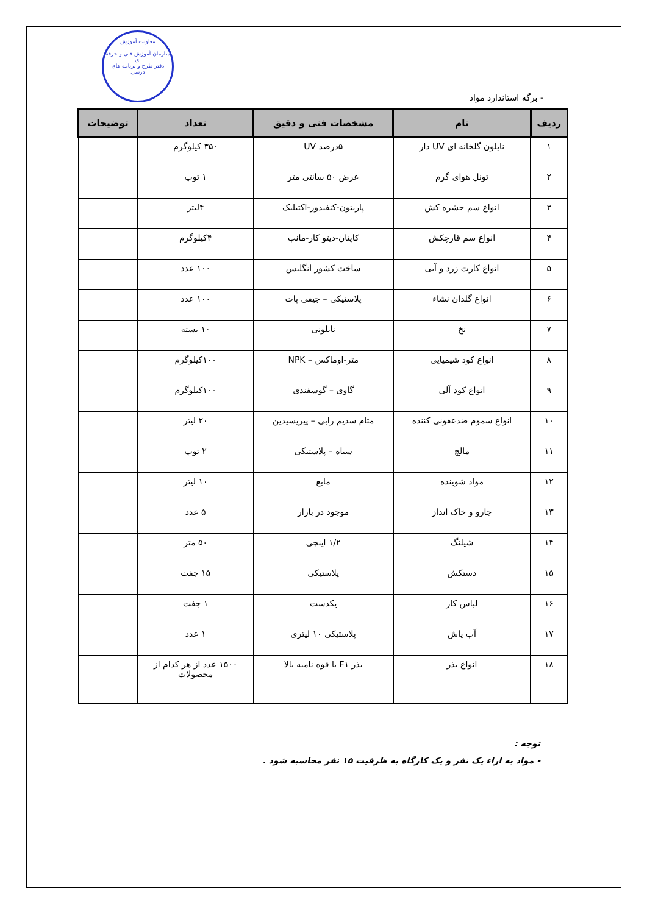معاونت آموزش
سازمان آموزش فنی و حرفه ای
دفتر طرح و برنامه های درسی
- برگه استاندارد مواد
| ردیف | نام | مشخصات فنی و دقیق | تعداد | توضیحات |
| --- | --- | --- | --- | --- |
| ۱ | نایلون گلخانه ای UV دار | ۵درصد UV | ۳۵۰ کیلوگرم | |
| ۲ | تونل هوای گرم | عرض ۵۰ سانتی متر | ۱ توپ | |
| ۳ | انواع سم حشره کش | پاریتون-کنفیدور-اکتیلیک | ۴لیتر | |
| ۴ | انواع سم قارچکش | کاپتان-دیتو کار-مانب | ۴کیلوگرم | |
| ۵ | انواع کارت زرد و آبی | ساخت کشور انگلیس | ۱۰۰ عدد | |
| ۶ | انواع گلدان نشاء | پلاستیکی – جیفی پات | ۱۰۰ عدد | |
| ۷ | نخ | نایلونی | ۱۰ بسته | |
| ۸ | انواع کود شیمیایی | متر-اوماکس – NPK | ۱۰۰کیلوگرم | |
| ۹ | انواع کود آلی | گاوی – گوسفندی | ۱۰۰کیلوگرم | |
| ۱۰ | انواع سموم ضدعفونی کننده | متام سدیم رابی – پیریسیدین | ۲۰ لیتر | |
| ۱۱ | مالچ | سیاه – پلاستیکی | ۲ توپ | |
| ۱۲ | مواد شوینده | مایع | ۱۰ لیتر | |
| ۱۳ | جارو و خاک انداز | موجود در بازار | ۵ عدد | |
| ۱۴ | شیلنگ | ۱/۲ اینچی | ۵۰ متر | |
| ۱۵ | دستکش | پلاستیکی | ۱۵ جفت | |
| ۱۶ | لباس کار | یکدست | ۱ جفت | |
| ۱۷ | آب پاش | پلاستیکی ۱۰ لیتری | ۱ عدد | |
| ۱۸ | انواع بذر | بذر F۱ با قوه نامیه بالا | ۱۵۰۰ عدد از هر کدام از محصولات | |
توجه :
- مواد به ازاء یک نفر و یک کارگاه به ظرفیت ۱۵ نفر محاسبه شود .